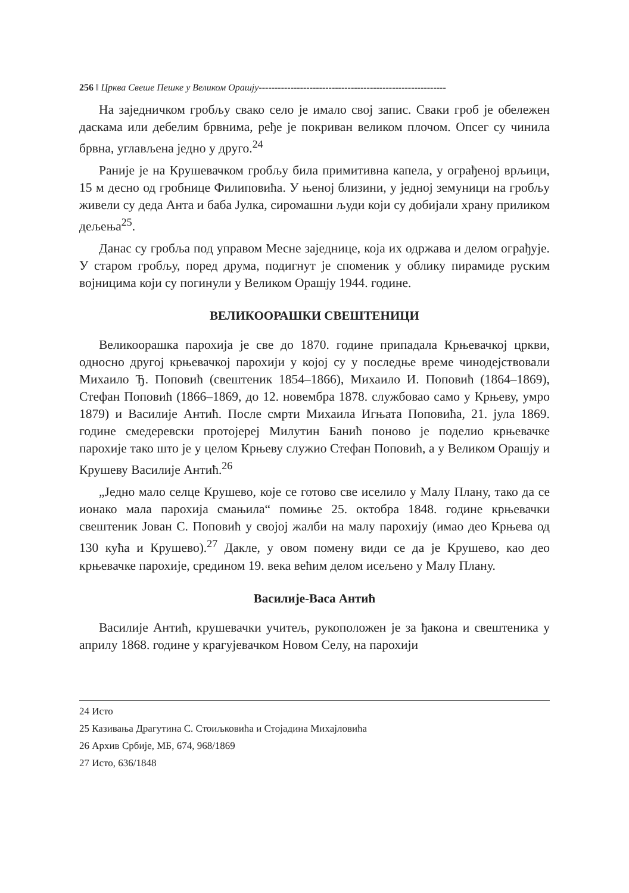256 ‖ Црква Свеше Пешке у Великом Орашју-----------------------------------------------------------
На заједничком гробљу свако село је имало свој запис. Сваки гроб је обележен даскама или дебелим брвнима, ређе је покриван великом плочом. Опсег су чинила брвна, углављена једно у друго.<sup>24</sup>
Раније је на Крушевачком гробљу била примитивна капела, у ограђеној врљици, 15 м десно од гробнице Филиповића. У њеној близини, у једној земуници на гробљу живели су деда Анта и баба Јулка, сиромашни људи који су добијали храну приликом дељења<sup>25</sup>.
Данас су гробља под управом Месне заједнице, која их одржава и делом ограђује. У старом гробљу, поред друма, подигнут је споменик у облику пирамиде руским војницима који су погинули у Великом Орашју 1944. године.
ВЕЛИКООРАШКИ СВЕШТЕНИЦИ
Великоорашка парохија је све до 1870. године припадала Крњевачкој цркви, односно другој крњевачкој парохији у којој су у последње време чинодејствовали Михаило Ђ. Поповић (свештеник 1854–1866), Михаило И. Поповић (1864–1869), Стефан Поповић (1866–1869, до 12. новембра 1878. службовао само у Крњеву, умро 1879) и Василије Антић. После смрти Михаила Игњата Поповића, 21. јула 1869. године смедеревски протојереј Милутин Банић поново је поделио крњевачке парохије тако што је у целом Крњеву служио Стефан Поповић, а у Великом Орашју и Крушеву Василије Антић.<sup>26</sup>
„Једно мало селце Крушево, које се готово све иселило у Малу Плану, тако да се ионако мала парохија смањила“ помиње 25. октобра 1848. године крњевачки свештеник Јован С. Поповић у својој жалби на малу парохију (имао део Крњева од 130 кућа и Крушево).<sup>27</sup> Дакле, у овом помену види се да је Крушево, као део крњевачке парохије, средином 19. века већим делом исељено у Малу Плану.
Василије-Васа Антић
Василије Антић, крушевачки учитељ, рукоположен је за ђакона и свештеника у априлу 1868. године у крагујевачком Новом Селу, на парохији
24 Исто
25 Казивања Драгутина С. Стоиљковића и Стојадина Михајловића
26 Архив Србије, МБ, 674, 968/1869
27 Исто, 636/1848